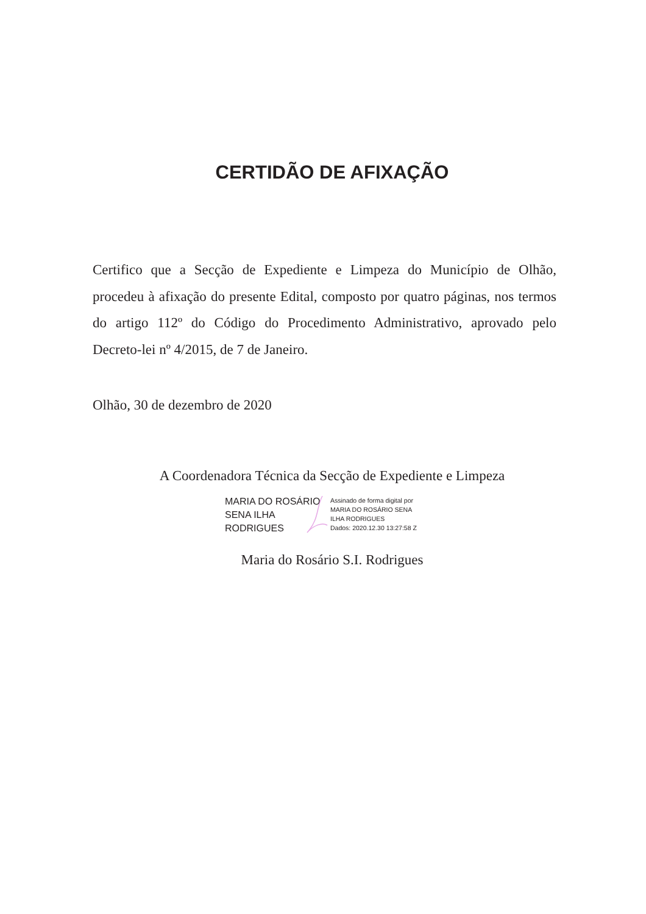CERTIDÃO DE AFIXAÇÃO
Certifico que a Secção de Expediente e Limpeza do Município de Olhão, procedeu à afixação do presente Edital, composto por quatro páginas, nos termos do artigo 112º do Código do Procedimento Administrativo, aprovado pelo Decreto-lei nº 4/2015, de 7 de Janeiro.
Olhão, 30 de dezembro de 2020
A Coordenadora Técnica da Secção de Expediente e Limpeza
MARIA DO ROSÁRIO
SENA ILHA
RODRIGUES
Assinado de forma digital por
MARIA DO ROSÁRIO SENA
ILHA RODRIGUES
Dados: 2020.12.30 13:27:58 Z
Maria do Rosário S.I. Rodrigues